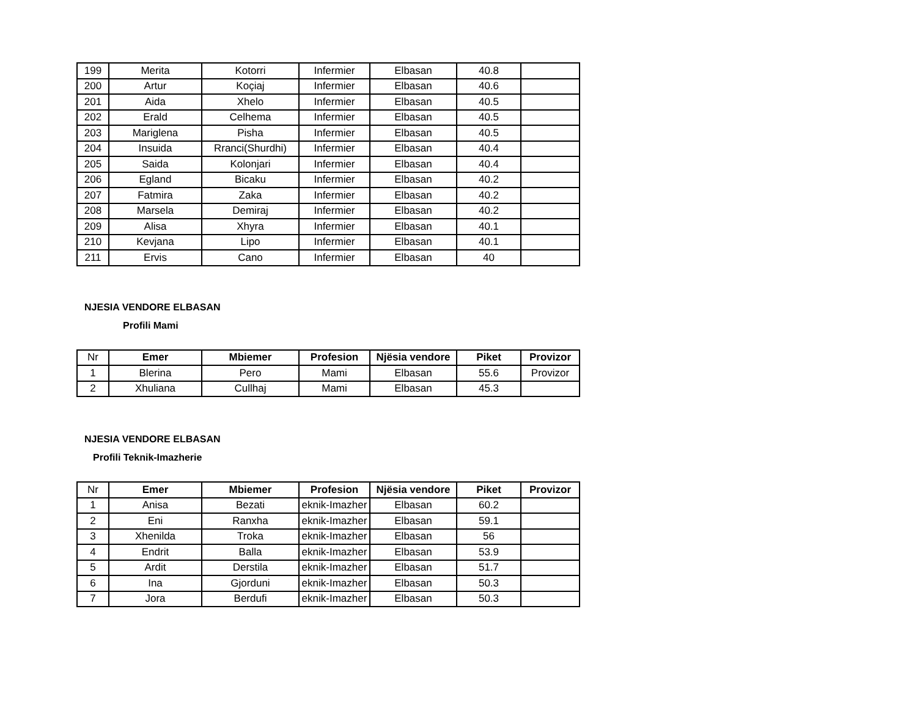| 199 | Merita | Kotorri | Infermier | Elbasan | 40.8 | |
| 200 | Artur | Koçiaj | Infermier | Elbasan | 40.6 | |
| 201 | Aida | Xhelo | Infermier | Elbasan | 40.5 | |
| 202 | Erald | Celhema | Infermier | Elbasan | 40.5 | |
| 203 | Mariglena | Pisha | Infermier | Elbasan | 40.5 | |
| 204 | Insuida | Rranci(Shurdhi) | Infermier | Elbasan | 40.4 | |
| 205 | Saida | Kolonjari | Infermier | Elbasan | 40.4 | |
| 206 | Egland | Bicaku | Infermier | Elbasan | 40.2 | |
| 207 | Fatmira | Zaka | Infermier | Elbasan | 40.2 | |
| 208 | Marsela | Demiraj | Infermier | Elbasan | 40.2 | |
| 209 | Alisa | Xhyra | Infermier | Elbasan | 40.1 | |
| 210 | Kevjana | Lipo | Infermier | Elbasan | 40.1 | |
| 211 | Ervis | Cano | Infermier | Elbasan | 40 | |
NJESIA VENDORE ELBASAN
Profili Mami
| Nr | Emer | Mbiemer | Profesion | Njësia vendore | Piket | Provizor |
| 1 | Blerina | Pero | Mami | Elbasan | 55.6 | Provizor |
| 2 | Xhuliana | Cullhaj | Mami | Elbasan | 45.3 | |
NJESIA VENDORE ELBASAN
Profili Teknik-Imazherie
| Nr | Emer | Mbiemer | Profesion | Njësia vendore | Piket | Provizor |
| 1 | Anisa | Bezati | eknik-Imazher | Elbasan | 60.2 | |
| 2 | Eni | Ranxha | eknik-Imazher | Elbasan | 59.1 | |
| 3 | Xhenilda | Troka | eknik-Imazher | Elbasan | 56 | |
| 4 | Endrit | Balla | eknik-Imazher | Elbasan | 53.9 | |
| 5 | Ardit | Derstila | eknik-Imazher | Elbasan | 51.7 | |
| 6 | Ina | Gjorduni | eknik-Imazher | Elbasan | 50.3 | |
| 7 | Jora | Berdufi | eknik-Imazher | Elbasan | 50.3 | |